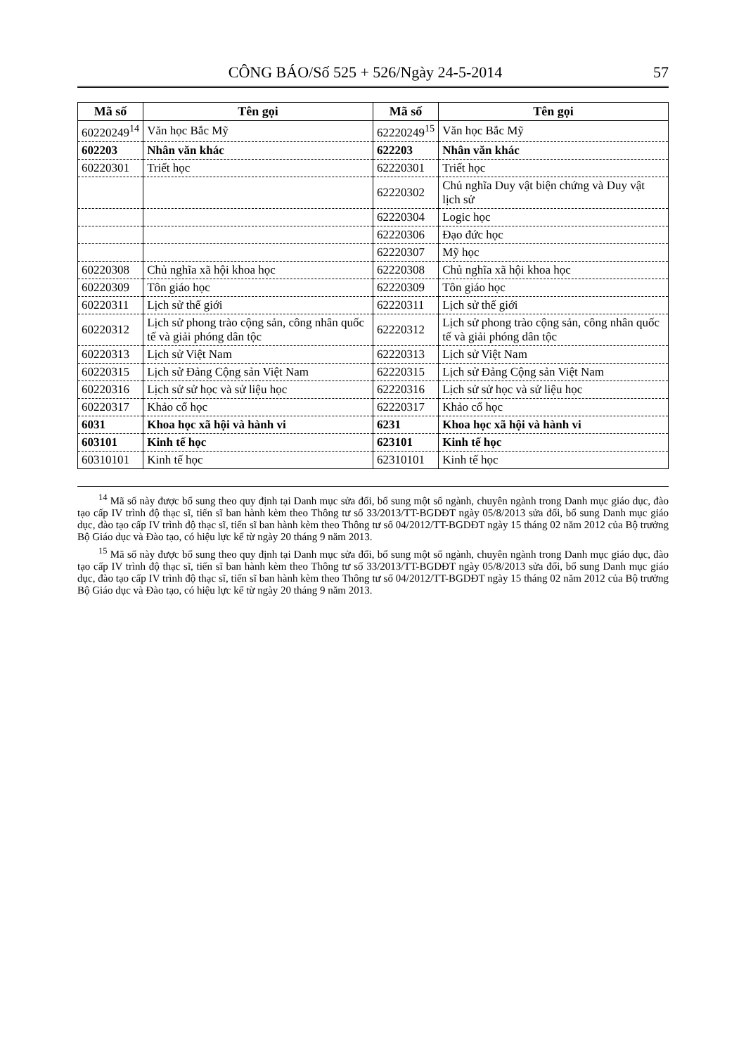CÔNG BÁO/Số 525 + 526/Ngày 24-5-2014 57
| Mã số | Tên gọi | Mã số | Tên gọi |
| --- | --- | --- | --- |
| 60220249<sup>14</sup> | Văn học Bắc Mỹ | 62220249<sup>15</sup> | Văn học Bắc Mỹ |
| 602203 | Nhân văn khác | 622203 | Nhân văn khác |
| 60220301 | Triết học | 62220301 | Triết học |
| | | 62220302 | Chủ nghĩa Duy vật biện chứng và Duy vật lịch sử |
| | | 62220304 | Logic học |
| | | 62220306 | Đạo đức học |
| | | 62220307 | Mỹ học |
| 60220308 | Chủ nghĩa xã hội khoa học | 62220308 | Chủ nghĩa xã hội khoa học |
| 60220309 | Tôn giáo học | 62220309 | Tôn giáo học |
| 60220311 | Lịch sử thế giới | 62220311 | Lịch sử thế giới |
| 60220312 | Lịch sử phong trào cộng sản, công nhân quốc tế và giải phóng dân tộc | 62220312 | Lịch sử phong trào cộng sản, công nhân quốc tế và giải phóng dân tộc |
| 60220313 | Lịch sử Việt Nam | 62220313 | Lịch sử Việt Nam |
| 60220315 | Lịch sử Đảng Cộng sản Việt Nam | 62220315 | Lịch sử Đảng Cộng sản Việt Nam |
| 60220316 | Lịch sử sử học và sử liệu học | 62220316 | Lịch sử sử học và sử liệu học |
| 60220317 | Khảo cổ học | 62220317 | Khảo cổ học |
| 6031 | Khoa học xã hội và hành vi | 6231 | Khoa học xã hội và hành vi |
| 603101 | Kinh tế học | 623101 | Kinh tế học |
| 60310101 | Kinh tế học | 62310101 | Kinh tế học |
<sup>14</sup> Mã số này được bổ sung theo quy định tại Danh mục sửa đổi, bổ sung một số ngành, chuyên ngành trong Danh mục giáo dục, đào tạo cấp IV trình độ thạc sĩ, tiến sĩ ban hành kèm theo Thông tư số 33/2013/TT-BGDĐT ngày 05/8/2013 sửa đổi, bổ sung Danh mục giáo dục, đào tạo cấp IV trình độ thạc sĩ, tiến sĩ ban hành kèm theo Thông tư số 04/2012/TT-BGDĐT ngày 15 tháng 02 năm 2012 của Bộ trưởng Bộ Giáo dục và Đào tạo, có hiệu lực kể từ ngày 20 tháng 9 năm 2013.
<sup>15</sup> Mã số này được bổ sung theo quy định tại Danh mục sửa đổi, bổ sung một số ngành, chuyên ngành trong Danh mục giáo dục, đào tạo cấp IV trình độ thạc sĩ, tiến sĩ ban hành kèm theo Thông tư số 33/2013/TT-BGDĐT ngày 05/8/2013 sửa đổi, bổ sung Danh mục giáo dục, đào tạo cấp IV trình độ thạc sĩ, tiến sĩ ban hành kèm theo Thông tư số 04/2012/TT-BGDĐT ngày 15 tháng 02 năm 2012 của Bộ trưởng Bộ Giáo dục và Đào tạo, có hiệu lực kể từ ngày 20 tháng 9 năm 2013.